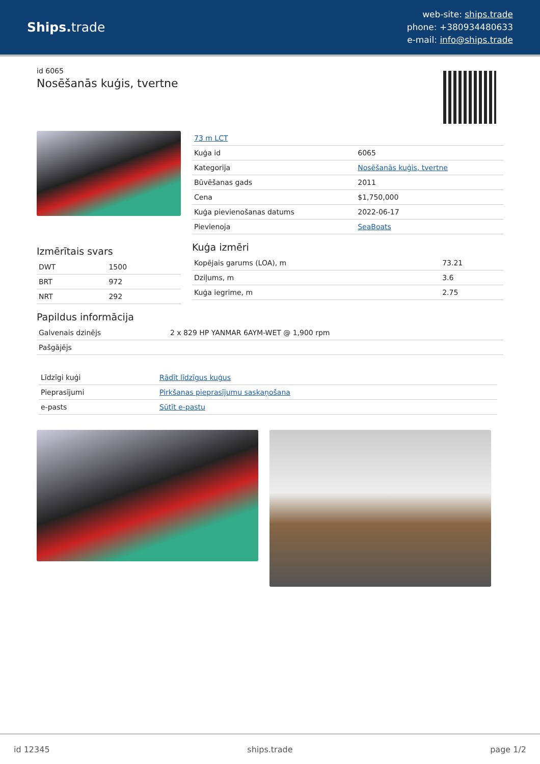Ships. trade
web-site: ships.trade
phone: +380934480633
e-mail: info@ships.trade
id 6065
Nosēšanās kuģis, tvertne
Izmērītais svars
| DWT | 1500 |
| BRT | 972 |
| NRT | 292 |
| 73 m LCT | |
| Kuģa id | 6065 |
| Kategorija | Nosēšanās kuģis, tvertne |
| Būvēšanas gads | 2011 |
| Cena | $1,750,000 |
| Kuģa pievienošanas datums | 2022-06-17 |
| Pievienoja | SeaBoats |
Kuģa izmēri
| Kopējais garums (LOA), m | 73.21 |
| Dziļums, m | 3.6 |
| Kuģa iegrime, m | 2.75 |
Papildus informācija
| Galvenais dzinējs | 2 x 829 HP YANMAR 6AYM-WET @ 1,900 rpm |
| Pašgājējs | |
| Līdzīgi kuģi | Rādīt līdzīgus kuģus |
| Pieprasījumi | Pirkšanas pieprasījumu saskaņošana |
| e-pasts | Sūtīt e-pastu |
id 12345 ships.trade page 1/2